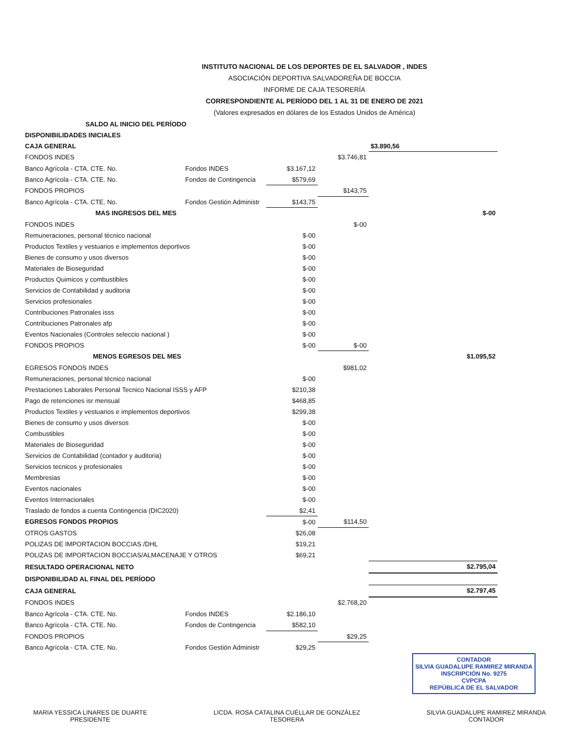INSTITUTO NACIONAL DE LOS DEPORTES DE EL SALVADOR , INDES
ASOCIACIÓN DEPORTIVA SALVADOREÑA DE BOCCIA
INFORME DE CAJA TESORERÍA
CORRESPONDIENTE AL PERÍODO DEL 1 AL 31 DE ENERO DE 2021
(Valores expresados en dólares de los Estados Unidos de América)
| SALDO AL INICIO DEL PERÍODO | | | | |
| DISPONIBILIDADES INICIALES | | | | |
| CAJA GENERAL | | | | $3.890,56 |
| FONDOS INDES | | | $3.746,81 | |
| Banco Agrícola - CTA. CTE. No. | Fondos INDES | $3.167,12 | | |
| Banco Agrícola - CTA. CTE. No. | Fondos de Contingencia | $579,69 | | |
| FONDOS PROPIOS | | | $143,75 | |
| Banco Agrícola - CTA. CTE. No. | Fondos Gestión Administr | $143,75 | | |
| MAS INGRESOS DEL MES | | | | $-00 |
| FONDOS INDES | | | $-00 | |
| Remuneraciones, personal técnico nacional | | $-00 | | |
| Productos Textiles y vestuarios e implementos deportivos | | $-00 | | |
| Bienes de consumo y usos diversos | | $-00 | | |
| Materiales de Bioseguridad | | $-00 | | |
| Productos Quimicos y combustibles | | $-00 | | |
| Servicios de Contabilidad y auditoria | | $-00 | | |
| Servicios profesionales | | $-00 | | |
| Contribuciones Patronales isss | | $-00 | | |
| Contribuciones Patronales afp | | $-00 | | |
| Eventos Nacionales (Controles seleccio nacional ) | | $-00 | | |
| FONDOS PROPIOS | | $-00 | $-00 | |
| MENOS EGRESOS DEL MES | | | | $1.095,52 |
| EGRESOS FONDOS INDES | | | $981,02 | |
| Remuneraciones, personal técnico nacional | | $-00 | | |
| Prestaciones Laborales Personal Tecnico Nacional ISSS y AFP | | $210,38 | | |
| Pago de retenciones isr mensual | | $468,85 | | |
| Productos Textiles y vestuarios e implementos deportivos | | $299,38 | | |
| Bienes de consumo y usos diversos | | $-00 | | |
| Combustibles | | $-00 | | |
| Materiales de Bioseguridad | | $-00 | | |
| Servicios de Contabilidad (contador y auditoria) | | $-00 | | |
| Servicios tecnicos y profesionales | | $-00 | | |
| Membresias | | $-00 | | |
| Eventos nacionales | | $-00 | | |
| Eventos Internacionales | | $-00 | | |
| Traslado de fondos a cuenta Contingencia (DIC2020) | | $2,41 | | |
| EGRESOS FONDOS PROPIOS | | $-00 | $114,50 | |
| OTROS GASTOS | | $26,08 | | |
| POLIZAS DE IMPORTACION BOCCIAS /DHL | | $19,21 | | |
| POLIZAS DE IMPORTACION BOCCIAS/ALMACENAJE Y OTROS | | $69,21 | | |
| RESULTADO OPERACIONAL NETO | | | | $2.795,04 |
| DISPONIBILIDAD AL FINAL DEL PERÍODO | | | | |
| CAJA GENERAL | | | | $2.797,45 |
| FONDOS INDES | | | $2.768,20 | |
| Banco Agrícola - CTA. CTE. No. | Fondos INDES | $2.186,10 | | |
| Banco Agrícola - CTA. CTE. No. | Fondos de Contingencia | $582,10 | | |
| FONDOS PROPIOS | | | $29,25 | |
| Banco Agrícola - CTA. CTE. No. | Fondos Gestión Administr | $29,25 | | |
CONTADOR
SILVIA GUADALUPE RAMIREZ MIRANDA
INSCRIPCIÓN No. 9275
CVPCPA
REPÚBLICA DE EL SALVADOR
MARIA YESSICA LINARES DE DUARTE
PRESIDENTE
LICDA. ROSA CATALINA CUÉLLAR DE GONZÁLEZ
TESORERA
SILVIA GUADALUPE RAMIREZ MIRANDA
CONTADOR